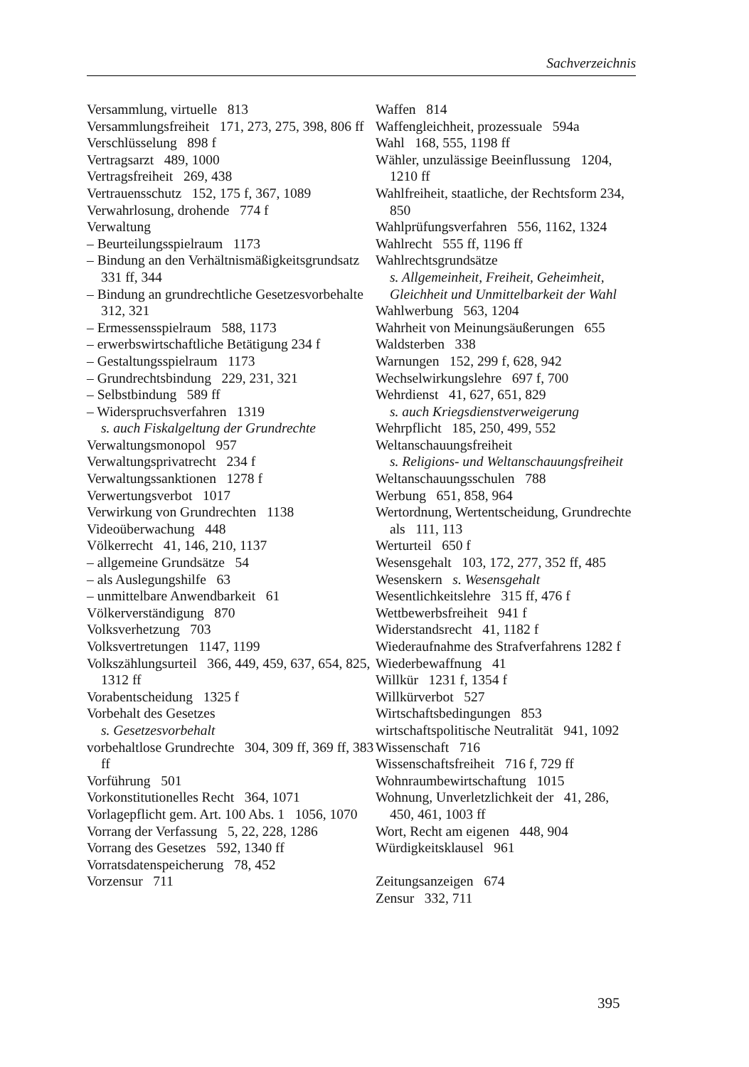Sachverzeichnis
Versammlung, virtuelle 813
Versammlungsfreiheit 171, 273, 275, 398, 806 ff
Verschlüsselung 898 f
Vertragsarzt 489, 1000
Vertragsfreiheit 269, 438
Vertrauensschutz 152, 175 f, 367, 1089
Verwahrlosung, drohende 774 f
Verwaltung
– Beurteilungsspielraum 1173
– Bindung an den Verhältnismäßigkeits­grundsatz 331 ff, 344
– Bindung an grundrechtliche Gesetzesvor­behalte 312, 321
– Ermessensspielraum 588, 1173
– erwerbswirtschaftliche Betätigung 234 f
– Gestaltungsspielraum 1173
– Grundrechtsbindung 229, 231, 321
– Selbstbindung 589 ff
– Widerspruchsverfahren 1319
s. auch Fiskalgeltung der Grundrechte
Verwaltungsmonopol 957
Verwaltungsprivatrecht 234 f
Verwaltungssanktionen 1278 f
Verwertungsverbot 1017
Verwirkung von Grundrechten 1138
Videoüberwachung 448
Völkerrecht 41, 146, 210, 1137
– allgemeine Grundsätze 54
– als Auslegungshilfe 63
– unmittelbare Anwendbarkeit 61
Völkerverständigung 870
Volksverhetzung 703
Volksvertretungen 1147, 1199
Volkszählungsurteil 366, 449, 459, 637, 654, 825, 1312 ff
Vorabentscheidung 1325 f
Vorbehalt des Gesetzes
s. Gesetzesvorbehalt
vorbehaltlose Grundrechte 304, 309 ff, 369 ff, 383 ff
Vorführung 501
Vorkonstitutionelles Recht 364, 1071
Vorlagepflicht gem. Art. 100 Abs. 1 1056, 1070
Vorrang der Verfassung 5, 22, 228, 1286
Vorrang des Gesetzes 592, 1340 ff
Vorratsdatenspeicherung 78, 452
Vorzensur 711
Waffen 814
Waffengleichheit, prozessuale 594a
Wahl 168, 555, 1198 ff
Wähler, unzulässige Beeinflussung 1204, 1210 ff
Wahlfreiheit, staatliche, der Rechtsform 234, 850
Wahlprüfungsverfahren 556, 1162, 1324
Wahlrecht 555 ff, 1196 ff
Wahlrechtsgrundsätze
s. Allgemeinheit, Freiheit, Geheimheit, Gleichheit und Unmittelbarkeit der Wahl
Wahlwerbung 563, 1204
Wahrheit von Meinungsäußerungen 655
Waldsterben 338
Warnungen 152, 299 f, 628, 942
Wechselwirkungslehre 697 f, 700
Wehrdienst 41, 627, 651, 829
s. auch Kriegsdienstverweigerung
Wehrpflicht 185, 250, 499, 552
Weltanschauungsfreiheit
s. Religions- und Weltanschauungsfrei­heit
Weltanschauungsschulen 788
Werbung 651, 858, 964
Wertordnung, Wertentscheidung, Grund­rechte als 111, 113
Werturteil 650 f
Wesensgehalt 103, 172, 277, 352 ff, 485
Wesenskern s. Wesensgehalt
Wesentlichkeitslehre 315 ff, 476 f
Wettbewerbsfreiheit 941 f
Widerstandsrecht 41, 1182 f
Wiederaufnahme des Strafverfahrens 1282 f
Wiederbewaffnung 41
Willkür 1231 f, 1354 f
Willkürverbot 527
Wirtschaftsbedingungen 853
wirtschaftspolitische Neutralität 941, 1092
Wissenschaft 716
Wissenschaftsfreiheit 716 f, 729 ff
Wohnraumbewirtschaftung 1015
Wohnung, Unverletzlichkeit der 41, 286, 450, 461, 1003 ff
Wort, Recht am eigenen 448, 904
Würdigkeitsklausel 961
Zeitungsanzeigen 674
Zensur 332, 711
395